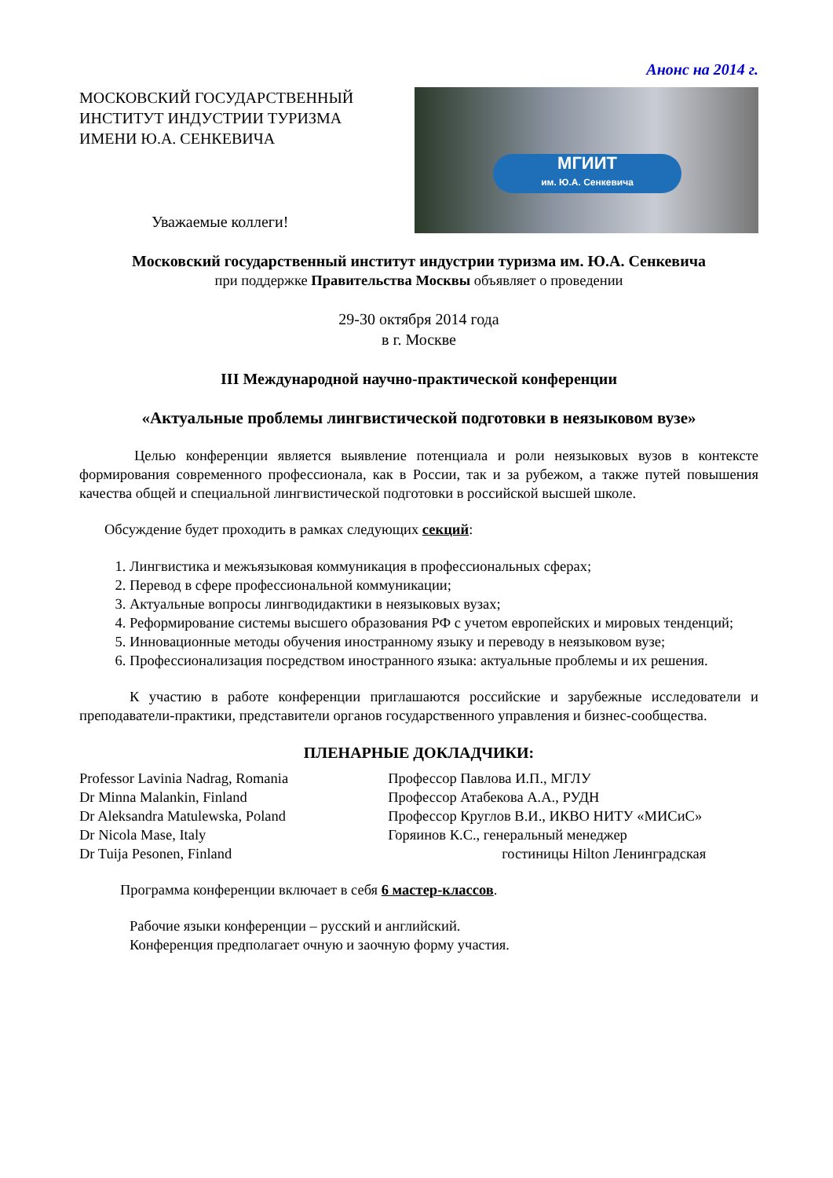Анонс на 2014 г.
МОСКОВСКИЙ ГОСУДАРСТВЕННЫЙ ИНСТИТУТ ИНДУСТРИИ ТУРИЗМА ИМЕНИ Ю.А. СЕНКЕВИЧА
Уважаемые коллеги!
МГИИТ
им. Ю.А. Сенкевича
Московский государственный институт индустрии туризма им. Ю.А. Сенкевича
при поддержке Правительства Москвы объявляет о проведении
29-30 октября 2014 года
в г. Москве
III Международной научно-практической конференции
«Актуальные проблемы лингвистической подготовки в неязыковом вузе»
Целью конференции является выявление потенциала и роли неязыковых вузов в контексте формирования современного профессионала, как в России, так и за рубежом, а также путей повышения качества общей и специальной лингвистической подготовки в российской высшей школе.
Обсуждение будет проходить в рамках следующих секций:
1. Лингвистика и межъязыковая коммуникация в профессиональных сферах;
2. Перевод в сфере профессиональной коммуникации;
3. Актуальные вопросы лингводидактики в неязыковых вузах;
4. Реформирование системы высшего образования РФ с учетом европейских и мировых тенденций;
5. Инновационные методы обучения иностранному языку и переводу в неязыковом вузе;
6. Профессионализация посредством иностранного языка: актуальные проблемы и их решения.
К участию в работе конференции приглашаются российские и зарубежные исследователи и преподаватели-практики, представители органов государственного управления и бизнес-сообщества.
ПЛЕНАРНЫЕ ДОКЛАДЧИКИ:
Professor Lavinia Nadrag, Romania
Dr Minna Malankin, Finland
Dr Aleksandra Matulewska, Poland
Dr Nicola Mase, Italy
Dr Tuija Pesonen, Finland
Профессор Павлова И.П., МГЛУ
Профессор Атабекова А.А., РУДН
Профессор Круглов В.И., ИКВО НИТУ «МИСиС»
Горяинов К.С., генеральный менеджер
гостиницы Hilton Ленинградская
Программа конференции включает в себя 6 мастер-классов.
Рабочие языки конференции – русский и английский.
Конференция предполагает очную и заочную форму участия.